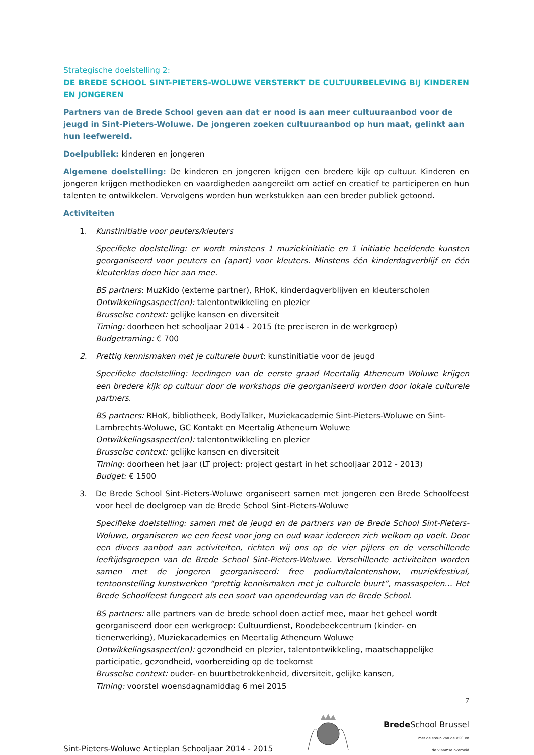Strategische doelstelling 2:
DE BREDE SCHOOL SINT-PIETERS-WOLUWE VERSTERKT DE CULTUURBELEVING BIJ KINDEREN EN JONGEREN
Partners van de Brede School geven aan dat er nood is aan meer cultuuraanbod voor de jeugd in Sint-Pieters-Woluwe. De jongeren zoeken cultuuraanbod op hun maat, gelinkt aan hun leefwereld.
Doelpubliek: kinderen en jongeren
Algemene doelstelling: De kinderen en jongeren krijgen een bredere kijk op cultuur. Kinderen en jongeren krijgen methodieken en vaardigheden aangereikt om actief en creatief te participeren en hun talenten te ontwikkelen. Vervolgens worden hun werkstukken aan een breder publiek getoond.
Activiteiten
1. Kunstinitiatie voor peuters/kleuters
Specifieke doelstelling: er wordt minstens 1 muziekinitiatie en 1 initiatie beeldende kunsten georganiseerd voor peuters en (apart) voor kleuters. Minstens één kinderdagverblijf en één kleuterklas doen hier aan mee.
BS partners: MuzKido (externe partner), RHoK, kinderdagverblijven en kleuterscholen
Ontwikkelingsaspect(en): talentontwikkeling en plezier
Brusselse context: gelijke kansen en diversiteit
Timing: doorheen het schooljaar 2014 - 2015 (te preciseren in de werkgroep)
Budgetraming: € 700
2. Prettig kennismaken met je culturele buurt: kunstinitiatie voor de jeugd
Specifieke doelstelling: leerlingen van de eerste graad Meertalig Atheneum Woluwe krijgen een bredere kijk op cultuur door de workshops die georganiseerd worden door lokale culturele partners.
BS partners: RHoK, bibliotheek, BodyTalker, Muziekacademie Sint-Pieters-Woluwe en Sint-Lambrechts-Woluwe, GC Kontakt en Meertalig Atheneum Woluwe
Ontwikkelingsaspect(en): talentontwikkeling en plezier
Brusselse context: gelijke kansen en diversiteit
Timing: doorheen het jaar (LT project: project gestart in het schooljaar 2012 - 2013)
Budget: € 1500
3. De Brede School Sint-Pieters-Woluwe organiseert samen met jongeren een Brede Schoolfeest voor heel de doelgroep van de Brede School Sint-Pieters-Woluwe
Specifieke doelstelling: samen met de jeugd en de partners van de Brede School Sint-Pieters-Woluwe, organiseren we een feest voor jong en oud waar iedereen zich welkom op voelt. Door een divers aanbod aan activiteiten, richten wij ons op de vier pijlers en de verschillende leeftijdsgroepen van de Brede School Sint-Pieters-Woluwe. Verschillende activiteiten worden samen met de jongeren georganiseerd: free podium/talentenshow, muziekfestival, tentoonstelling kunstwerken “prettig kennismaken met je culturele buurt”, massaspelen… Het Brede Schoolfeest fungeert als een soort van opendeurdag van de Brede School.
BS partners: alle partners van de brede school doen actief mee, maar het geheel wordt georganiseerd door een werkgroep: Cultuurdienst, Roodebeekcentrum (kinder- en tienerwerking), Muziekacademies en Meertalig Atheneum Woluwe
Ontwikkelingsaspect(en): gezondheid en plezier, talentontwikkeling, maatschappelijke participatie, gezondheid, voorbereiding op de toekomst
Brusselse context: ouder- en buurtbetrokkenheid, diversiteit, gelijke kansen,
Timing: voorstel woensdagnamiddag 6 mei 2015
Sint-Pieters-Woluwe Actieplan Schooljaar 2014 - 2015
7
Brede School Brussel
met de steun van de VGC en
de Vlaamse overheid